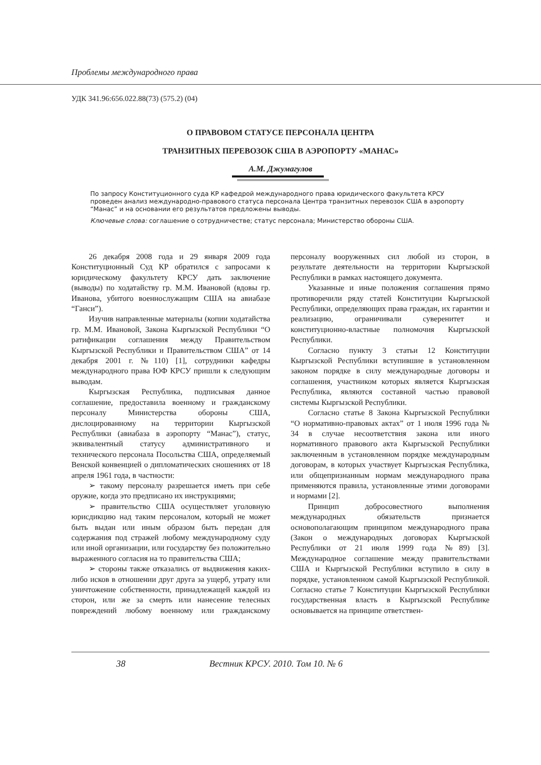Проблемы международного права
УДК 341.96:656.022.88(73) (575.2) (04)
О ПРАВОВОМ СТАТУСЕ ПЕРСОНАЛА ЦЕНТРА
ТРАНЗИТНЫХ ПЕРЕВОЗОК США В АЭРОПОРТУ «МАНАС»
А.М. Джумагулов
По запросу Конституционного суда КР кафедрой международного права юридического факультета КРСУ проведен анализ международно-правового статуса персонала Центра транзитных перевозок США в аэропорту “Манас” и на основании его результатов предложены выводы.
Ключевые слова: соглашение о сотрудничестве; статус персонала; Министерство обороны США.
26 декабря 2008 года и 29 января 2009 года Конституционный Суд КР обратился с запросами к юридическому факультету КРСУ дать заключение (выводы) по ходатайству гр. М.М. Ивановой (вдовы гр. Иванова, убитого военнослужащим США на авиабазе “Ганси”).
Изучив направленные материалы (копии ходатайства гр. М.М. Ивановой, Закона Кыргызской Республики “О ратификации соглашения между Правительством Кыргызской Республики и Правительством США” от 14 декабря 2001 г. №110) [1], сотрудники кафедры международного права ЮФ КРСУ пришли к следующим выводам.
Кыргызская Республика, подписывая данное соглашение, предоставила военному и гражданскому персоналу Министерства обороны США, дислоцированному на территории Кыргызской Республики (авиабаза в аэропорту “Манас”), статус, эквивалентный статусу административного и технического персонала Посольства США, определяемый Венской конвенцией о дипломатических сношениях от 18 апреля 1961 года, в частности:
➢ такому персоналу разрешается иметь при себе оружие, когда это предписано их инструкциями;
➢ правительство США осуществляет уголовную юрисдикцию над таким персоналом, который не может быть выдан или иным образом быть передан для содержания под стражей любому международному суду или иной организации, или государству без положительно выраженного согласия на то правительства США;
➢ стороны также отказались от выдвижения каких-либо исков в отношении друг друга за ущерб, утрату или уничтожение собственности, принадлежащей каждой из сторон, или же за смерть или нанесение телесных повреждений любому военному или гражданскому персоналу вооруженных сил любой из сторон, в результате деятельности на территории Кыргызской Республики в рамках настоящего документа.
Указанные и иные положения соглашения прямо противоречили ряду статей Конституции Кыргызской Республики, определяющих права граждан, их гарантии и реализацию, ограничивали суверенитет и конституционно-властные полномочия Кыргызской Республики.
Согласно пункту 3 статьи 12 Конституции Кыргызской Республики вступившие в установленном законом порядке в силу международные договоры и соглашения, участником которых является Кыргызская Республика, являются составной частью правовой системы Кыргызской Республики.
Согласно статье 8 Закона Кыргызской Республики “О нормативно-правовых актах” от 1 июля 1996 года № 34 в случае несоответствия закона или иного нормативного правового акта Кыргызской Республики заключенным в установленном порядке международным договорам, в которых участвует Кыргызская Республика, или общепризнанным нормам международного права применяются правила, установленные этими договорами и нормами [2].
Принцип добросовестного выполнения международных обязательств признается основополагающим принципом международного права (Закон о международных договорах Кыргызской Республики от 21 июля 1999 года №89) [3]. Международное соглашение между правительствами США и Кыргызской Республики вступило в силу в порядке, установленном самой Кыргызской Республикой. Согласно статье 7 Конституции Кыргызской Республики государственная власть в Кыргызской Республике основывается на принципе ответствен-
38 Вестник КРСУ. 2010. Том 10. № 6